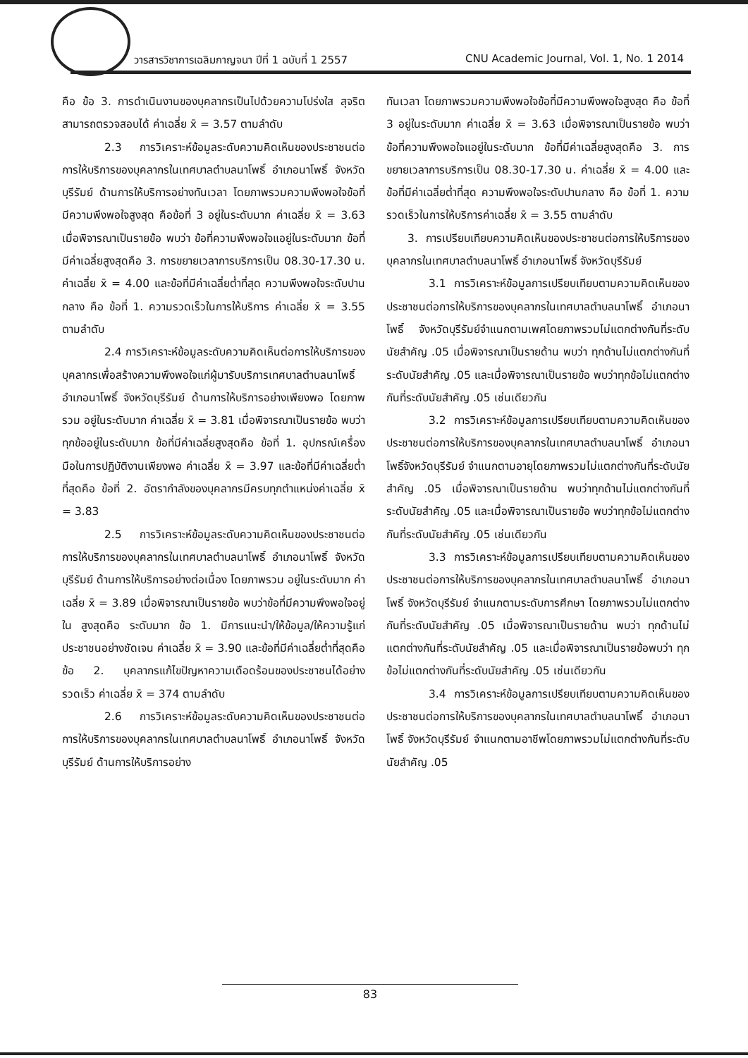วารสารวิชาการเฉลิมกาญจนา ปีที่ 1 ฉบับที่ 1 2557 CNU Academic Journal, Vol. 1, No. 1 2014
คือ ข้อ 3. การดำเนินงานของบุคลากรเป็นไปด้วยความโปร่งใส สุจริต สามารถตรวจสอบได้ ค่าเฉลี่ย x̄ = 3.57 ตามลำดับ
2.3 การวิเคราะห์ข้อมูลระดับความคิดเห็นของประชาชนต่อการให้บริการของบุคลากรในเทศบาลตำบลนาโพธิ์ อำเภอนาโพธิ์ จังหวัดบุรีรัมย์ ด้านการให้บริการอย่างทันเวลา โดยภาพรวมความพึงพอใจข้อที่มีความพึงพอใจสูงสุด คือข้อที่ 3 อยู่ในระดับมาก ค่าเฉลี่ย x̄ = 3.63 เมื่อพิจารณาเป็นรายข้อ พบว่า ข้อที่ความพึงพอใจแอยู่ในระดับมาก ข้อที่มีค่าเฉลี่ยสูงสุดคือ 3. การขยายเวลาการบริการเป็น 08.30-17.30 น. ค่าเฉลี่ย x̄ = 4.00 และข้อที่มีค่าเฉลี่ยต่ำที่สุด ความพึงพอใจระดับปานกลาง คือ ข้อที่ 1. ความรวดเร็วในการให้บริการ ค่าเฉลี่ย x̄ = 3.55 ตามลำดับ
2.4 การวิเคราะห์ข้อมูลระดับความคิดเห็นต่อการให้บริการของบุคลากรเพื่อสร้างความพึงพอใจแก่ผู้มารับบริการเทศบาลตำบลนาโพธิ์ อำเภอนาโพธิ์ จังหวัดบุรีรัมย์ ด้านการให้บริการอย่างเพียงพอ โดยภาพรวม อยู่ในระดับมาก ค่าเฉลี่ย x̄ = 3.81 เมื่อพิจารณาเป็นรายข้อ พบว่าทุกข้ออยู่ในระดับมาก ข้อที่มีค่าเฉลี่ยสูงสุดคือ ข้อที่ 1. อุปกรณ์เครื่องมือในการปฏิบัติงานเพียงพอ ค่าเฉลี่ย x̄ = 3.97 และข้อที่มีค่าเฉลี่ยต่ำที่สุดคือ ข้อที่ 2. อัตรากำลังของบุคลากรมีครบทุกตำแหน่งค่าเฉลี่ย x̄ = 3.83
2.5 การวิเคราะห์ข้อมูลระดับความคิดเห็นของประชาชนต่อการให้บริการของบุคลากรในเทศบาลตำบลนาโพธิ์ อำเภอนาโพธิ์ จังหวัดบุรีรัมย์ ด้านการให้บริการอย่างต่อเนื่อง โดยภาพรวม อยู่ในระดับมาก ค่าเฉลี่ย x̄ = 3.89 เมื่อพิจารณาเป็นรายข้อ พบว่าข้อที่มีความพึงพอใจอยู่ใน สูงสุดคือ ระดับมาก ข้อ 1. มีการแนะนำ/ให้ข้อมูล/ให้ความรู้แก่ประชาชนอย่างชัดเจน ค่าเฉลี่ย x̄ = 3.90 และข้อที่มีค่าเฉลี่ยต่ำที่สุดคือ ข้อ 2. บุคลากรแก้ไขปัญหาความเดือดร้อนของประชาชนได้อย่างรวดเร็ว ค่าเฉลี่ย x̄ = 374 ตามลำดับ
2.6 การวิเคราะห์ข้อมูลระดับความคิดเห็นของประชาชนต่อการให้บริการของบุคลากรในเทศบาลตำบลนาโพธิ์ อำเภอนาโพธิ์ จังหวัดบุรีรัมย์ ด้านการให้บริการอย่าง
ทันเวลา โดยภาพรวมความพึงพอใจข้อที่มีความพึงพอใจสูงสุด คือ ข้อที่ 3 อยู่ในระดับมาก ค่าเฉลี่ย x̄ = 3.63 เมื่อพิจารณาเป็นรายข้อ พบว่าข้อที่ความพึงพอใจแอยู่ในระดับมาก ข้อที่มีค่าเฉลี่ยสูงสุดคือ 3. การขยายเวลาการบริการเป็น 08.30-17.30 น. ค่าเฉลี่ย x̄ = 4.00 และข้อที่มีค่าเฉลี่ยต่ำที่สุด ความพึงพอใจระดับปานกลาง คือ ข้อที่ 1. ความรวดเร็วในการให้บริการค่าเฉลี่ย x̄ = 3.55 ตามลำดับ
3. การเปรียบเทียบความคิดเห็นของประชาชนต่อการให้บริการของบุคลากรในเทศบาลตำบลนาโพธิ์ อำเภอนาโพธิ์ จังหวัดบุรีรัมย์
3.1 การวิเคราะห์ข้อมูลการเปรียบเทียบตามความคิดเห็นของประชาชนต่อการให้บริการของบุคลากรในเทศบาลตำบลนาโพธิ์ อำเภอนาโพธิ์ จังหวัดบุรีรัมย์จำแนกตามเพศโดยภาพรวมไม่แตกต่างกันที่ระดับนัยสำคัญ .05 เมื่อพิจารณาเป็นรายด้าน พบว่า ทุกด้านไม่แตกต่างกันที่ระดับนัยสำคัญ .05 และเมื่อพิจารณาเป็นรายข้อ พบว่าทุกข้อไม่แตกต่างกันที่ระดับนัยสำคัญ .05 เช่นเดียวกัน
3.2 การวิเคราะห์ข้อมูลการเปรียบเทียบตามความคิดเห็นของประชาชนต่อการให้บริการของบุคลากรในเทศบาลตำบลนาโพธิ์ อำเภอนาโพธิ์จังหวัดบุรีรัมย์ จำแนกตามอายุโดยภาพรวมไม่แตกต่างกันที่ระดับนัยสำคัญ .05 เมื่อพิจารณาเป็นรายด้าน พบว่าทุกด้านไม่แตกต่างกันที่ระดับนัยสำคัญ .05 และเมื่อพิจารณาเป็นรายข้อ พบว่าทุกข้อไม่แตกต่างกันที่ระดับนัยสำคัญ .05 เช่นเดียวกัน
3.3 การวิเคราะห์ข้อมูลการเปรียบเทียบตามความคิดเห็นของประชาชนต่อการให้บริการของบุคลากรในเทศบาลตำบลนาโพธิ์ อำเภอนาโพธิ์ จังหวัดบุรีรัมย์ จำแนกตามระดับการศึกษา โดยภาพรวมไม่แตกต่างกันที่ระดับนัยสำคัญ .05 เมื่อพิจารณาเป็นรายด้าน พบว่า ทุกด้านไม่แตกต่างกันที่ระดับนัยสำคัญ .05 และเมื่อพิจารณาเป็นรายข้อพบว่า ทุกข้อไม่แตกต่างกันที่ระดับนัยสำคัญ .05 เช่นเดียวกัน
3.4 การวิเคราะห์ข้อมูลการเปรียบเทียบตามความคิดเห็นของประชาชนต่อการให้บริการของบุคลากรในเทศบาลตำบลนาโพธิ์ อำเภอนาโพธิ์ จังหวัดบุรีรัมย์ จำแนกตามอาชีพโดยภาพรวมไม่แตกต่างกันที่ระดับนัยสำคัญ .05
83